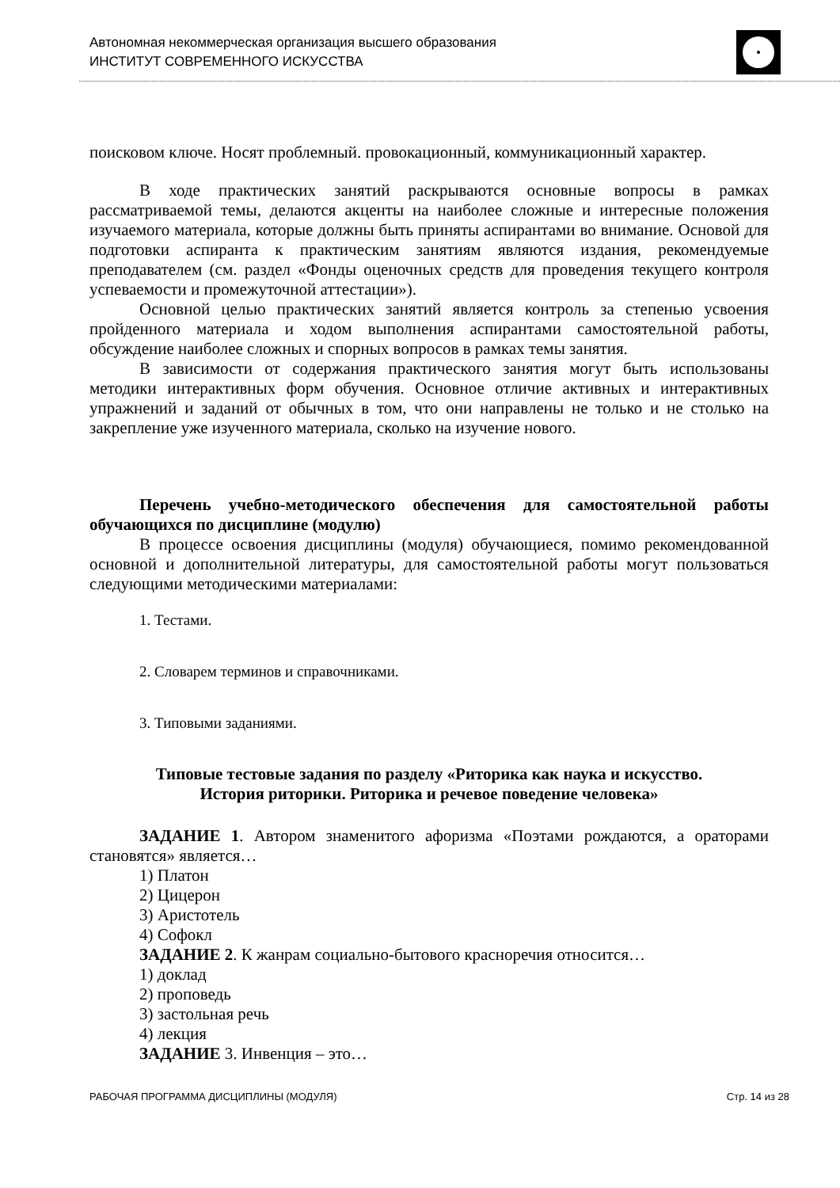Автономная некоммерческая организация высшего образования
ИНСТИТУТ СОВРЕМЕННОГО ИСКУССТВА
поисковом ключе. Носят проблемный. провокационный, коммуникационный характер.
В ходе практических занятий раскрываются основные вопросы в рамках рассматриваемой темы, делаются акценты на наиболее сложные и интересные положения изучаемого материала, которые должны быть приняты аспирантами во внимание. Основой для подготовки аспиранта к практическим занятиям являются издания, рекомендуемые преподавателем (см. раздел «Фонды оценочных средств для проведения текущего контроля успеваемости и промежуточной аттестации»).
Основной целью практических занятий является контроль за степенью усвоения пройденного материала и ходом выполнения аспирантами самостоятельной работы, обсуждение наиболее сложных и спорных вопросов в рамках темы занятия.
В зависимости от содержания практического занятия могут быть использованы методики интерактивных форм обучения. Основное отличие активных и интерактивных упражнений и заданий от обычных в том, что они направлены не только и не столько на закрепление уже изученного материала, сколько на изучение нового.
Перечень учебно-методического обеспечения для самостоятельной работы обучающихся по дисциплине (модулю)
В процессе освоения дисциплины (модуля) обучающиеся, помимо рекомендованной основной и дополнительной литературы, для самостоятельной работы могут пользоваться следующими методическими материалами:
1. Тестами.
2. Словарем терминов и справочниками.
3. Типовыми заданиями.
Типовые тестовые задания по разделу «Риторика как наука и искусство.
История риторики. Риторика и речевое поведение человека»
ЗАДАНИЕ 1. Автором знаменитого афоризма «Поэтами рождаются, а ораторами становятся» является…
1) Платон
2) Цицерон
3) Аристотель
4) Софокл
ЗАДАНИЕ 2. К жанрам социально-бытового красноречия относится…
1) доклад
2) проповедь
3) застольная речь
4) лекция
ЗАДАНИЕ 3. Инвенция – это…
РАБОЧАЯ ПРОГРАММА ДИСЦИПЛИНЫ (МОДУЛЯ) Стр. 14 из 28